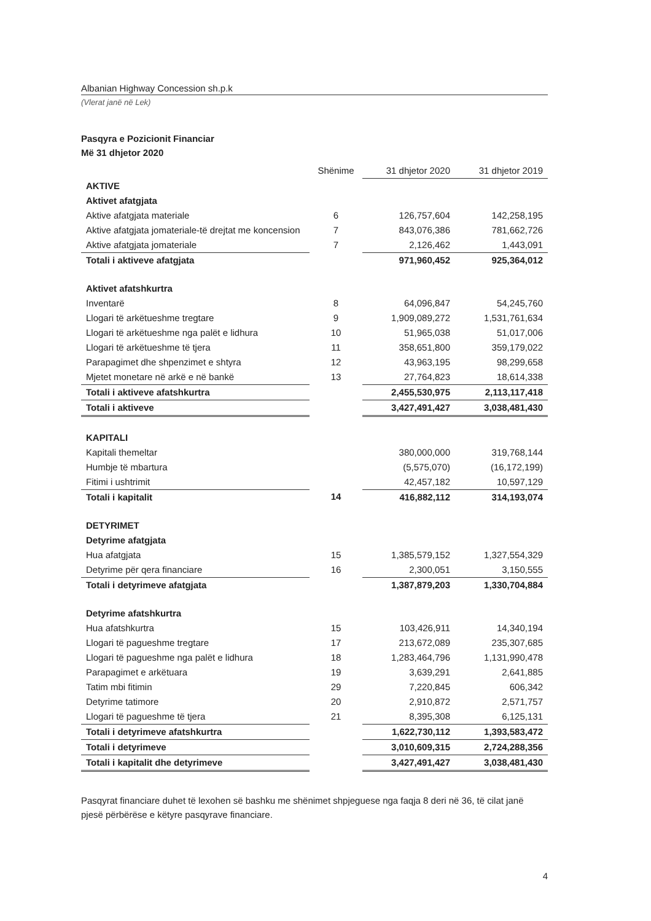Albanian Highway Concession sh.p.k
(Vlerat janë në Lek)
Pasqyra e Pozicionit Financiar
Më 31 dhjetor 2020
| | Shënime | 31 dhjetor 2020 | 31 dhjetor 2019 |
| --- | --- | --- | --- |
| AKTIVE | | | |
| Aktivet afatgjata | | | |
| Aktive afatgjata materiale | 6 | 126,757,604 | 142,258,195 |
| Aktive afatgjata jomateriale-të drejtat me koncension | 7 | 843,076,386 | 781,662,726 |
| Aktive afatgjata jomateriale | 7 | 2,126,462 | 1,443,091 |
| Totali i aktiveve afatgjata | | 971,960,452 | 925,364,012 |
| Aktivet afatshkurtra | | | |
| Inventarë | 8 | 64,096,847 | 54,245,760 |
| Llogari të arkëtueshme tregtare | 9 | 1,909,089,272 | 1,531,761,634 |
| Llogari të arkëtueshme nga palët e lidhura | 10 | 51,965,038 | 51,017,006 |
| Llogari të arkëtueshme të tjera | 11 | 358,651,800 | 359,179,022 |
| Parapagimet dhe shpenzimet e shtyra | 12 | 43,963,195 | 98,299,658 |
| Mjetet monetare në arkë e në bankë | 13 | 27,764,823 | 18,614,338 |
| Totali i aktiveve afatshkurtra | | 2,455,530,975 | 2,113,117,418 |
| Totali i aktiveve | | 3,427,491,427 | 3,038,481,430 |
| KAPITALI | | | |
| Kapitali themeltar | | 380,000,000 | 319,768,144 |
| Humbje të mbartura | | (5,575,070) | (16,172,199) |
| Fitimi i ushtrimit | | 42,457,182 | 10,597,129 |
| Totali i kapitalit | 14 | 416,882,112 | 314,193,074 |
| DETYRIMET | | | |
| Detyrime afatgjata | | | |
| Hua afatgjata | 15 | 1,385,579,152 | 1,327,554,329 |
| Detyrime për qera financiare | 16 | 2,300,051 | 3,150,555 |
| Totali i detyrimeve afatgjata | | 1,387,879,203 | 1,330,704,884 |
| Detyrime afatshkurtra | | | |
| Hua afatshkurtra | 15 | 103,426,911 | 14,340,194 |
| Llogari të pagueshme tregtare | 17 | 213,672,089 | 235,307,685 |
| Llogari të pagueshme nga palët e lidhura | 18 | 1,283,464,796 | 1,131,990,478 |
| Parapagimet e arkëtuara | 19 | 3,639,291 | 2,641,885 |
| Tatim mbi fitimin | 29 | 7,220,845 | 606,342 |
| Detyrime tatimore | 20 | 2,910,872 | 2,571,757 |
| Llogari të pagueshme të tjera | 21 | 8,395,308 | 6,125,131 |
| Totali i detyrimeve afatshkurtra | | 1,622,730,112 | 1,393,583,472 |
| Totali i detyrimeve | | 3,010,609,315 | 2,724,288,356 |
| Totali i kapitalit dhe detyrimeve | | 3,427,491,427 | 3,038,481,430 |
Pasqyrat financiare duhet të lexohen së bashku me shënimet shpjeguese nga faqja 8 deri në 36, të cilat janë pjesë përbërëse e këtyre pasqyrave financiare.
4